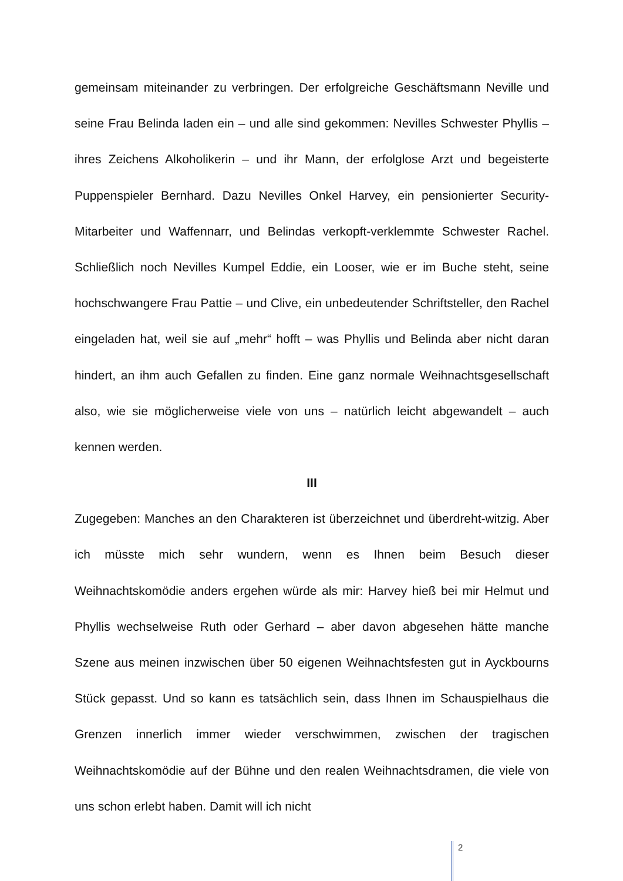gemeinsam miteinander zu verbringen. Der erfolgreiche Geschäftsmann Neville und seine Frau Belinda laden ein – und alle sind gekommen: Nevilles Schwester Phyllis – ihres Zeichens Alkoholikerin – und ihr Mann, der erfolglose Arzt und begeisterte Puppenspieler Bernhard. Dazu Nevilles Onkel Harvey, ein pensionierter Security-Mitarbeiter und Waffennarr, und Belindas verkopft-verklemmte Schwester Rachel. Schließlich noch Nevilles Kumpel Eddie, ein Looser, wie er im Buche steht, seine hochschwangere Frau Pattie – und Clive, ein unbedeutender Schriftsteller, den Rachel eingeladen hat, weil sie auf „mehr“ hofft – was Phyllis und Belinda aber nicht daran hindert, an ihm auch Gefallen zu finden. Eine ganz normale Weihnachtsgesellschaft also, wie sie möglicherweise viele von uns – natürlich leicht abgewandelt – auch kennen werden.
III
Zugegeben: Manches an den Charakteren ist überzeichnet und überdreht-witzig. Aber ich müsste mich sehr wundern, wenn es Ihnen beim Besuch dieser Weihnachtskomödie anders ergehen würde als mir: Harvey hieß bei mir Helmut und Phyllis wechselweise Ruth oder Gerhard – aber davon abgesehen hätte manche Szene aus meinen inzwischen über 50 eigenen Weihnachtsfesten gut in Ayckbourns Stück gepasst. Und so kann es tatsächlich sein, dass Ihnen im Schauspielhaus die Grenzen innerlich immer wieder verschwimmen, zwischen der tragischen Weihnachtskomödie auf der Bühne und den realen Weihnachtsdramen, die viele von uns schon erlebt haben. Damit will ich nicht
2